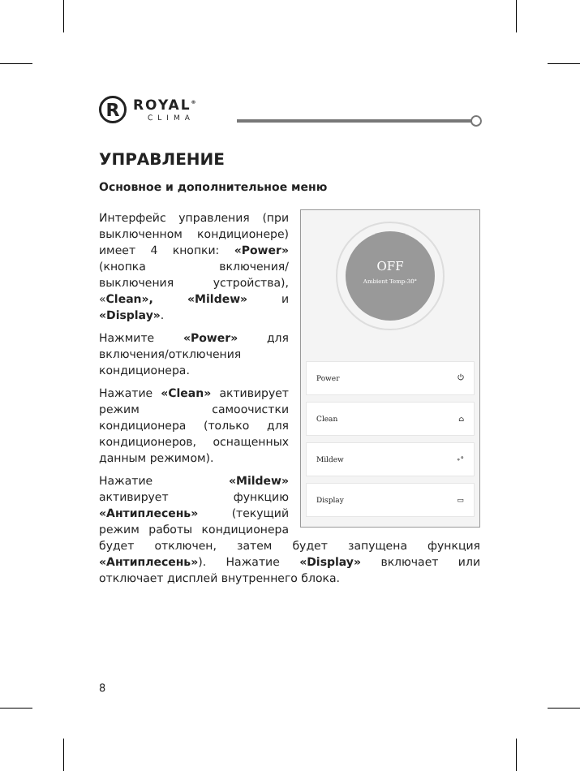R
ROYAL<sup>®</sup>
CLIMA
УПРАВЛЕНИЕ
Основное и дополнительное меню
OFF
Ambient Temp:30°
Power ⏻
Clean ⌂
Mildew ∘°
Display ▭
Интерфейс управления (при выключенном кондиционере) имеет 4 кнопки: «Power» (кнопка включения/выключения устройства), «Clean», «Mildew» и «Display».
Нажмите «Power» для включения/отключения кондиционера.
Нажатие «Clean» активирует режим самоочистки кондиционера (только для кондиционеров, оснащенных данным режимом).
Нажатие «Mildew» активирует функцию «Антиплесень» (текущий режим работы кондиционера будет отключен, затем будет запущена функция «Антиплесень»). Нажатие «Display» включает или отключает дисплей внутреннего блока.
8